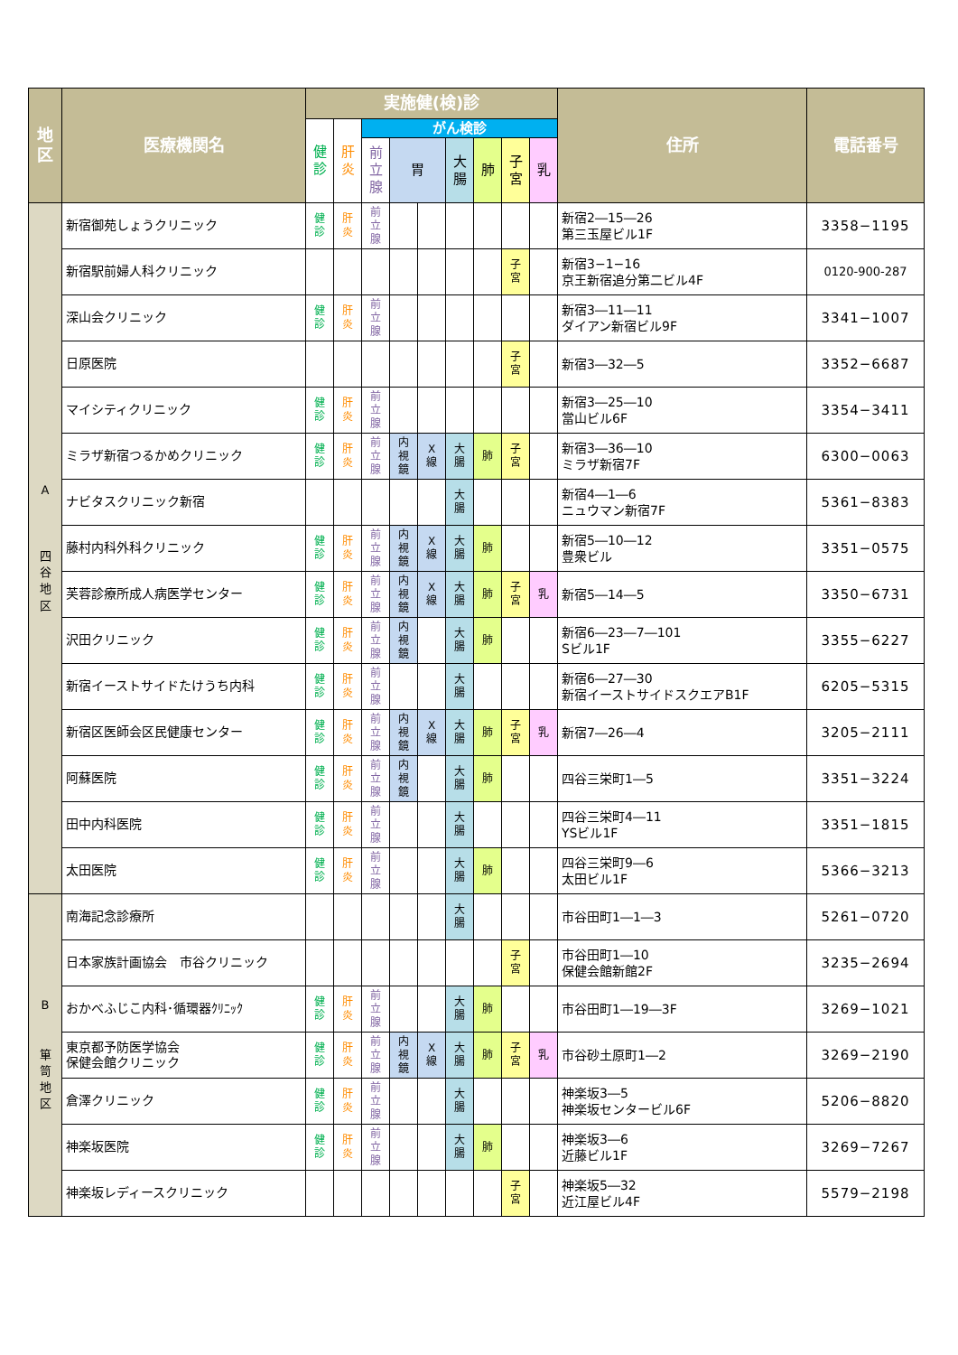| 地 区 | 医療機関名 | 実施健(検)診 | | | | | | | | | 住所 | 電話番号 |
| --- | --- | --- | --- | --- | --- | --- | --- | --- | --- | --- | --- | --- |
| | | 健 診 | 肝 炎 | がん検診 | | | | | | | | |
| | | | | 前 立 腺 | 胃 | | 大 腸 | 肺 | 子 宮 | 乳 | | |
| A 四 谷 地 区 | 新宿御苑しょうクリニック | 健 診 | 肝 炎 | 前 立 腺 | | | | | | | 新宿2―15―26 第三玉屋ビル1F | 3358−1195 |
| | 新宿駅前婦人科クリニック | | | | | | | | 子 宮 | | 新宿3−1−16 京王新宿追分第二ビル4F | 0120-900-287 |
| | 深山会クリニック | 健 診 | 肝 炎 | 前 立 腺 | | | | | | | 新宿3―11―11 ダイアン新宿ビル9F | 3341−1007 |
| | 日原医院 | | | | | | | | 子 宮 | | 新宿3―32―5 | 3352−6687 |
| | マイシティクリニック | 健 診 | 肝 炎 | 前 立 腺 | | | | | | | 新宿3―25―10 當山ビル6F | 3354−3411 |
| | ミラザ新宿つるかめクリニック | 健 診 | 肝 炎 | 前 立 腺 | 内 視 鏡 | X 線 | 大 腸 | 肺 | 子 宮 | | 新宿3―36―10 ミラザ新宿7F | 6300−0063 |
| | ナビタスクリニック新宿 | | | | | | 大 腸 | | | | 新宿4―1―6 ニュウマン新宿7F | 5361−8383 |
| | 藤村内科外科クリニック | 健 診 | 肝 炎 | 前 立 腺 | 内 視 鏡 | X 線 | 大 腸 | 肺 | | | 新宿5―10―12 豊衆ビル | 3351−0575 |
| | 芙蓉診療所成人病医学センター | 健 診 | 肝 炎 | 前 立 腺 | 内 視 鏡 | X 線 | 大 腸 | 肺 | 子 宮 | 乳 | 新宿5―14―5 | 3350−6731 |
| | 沢田クリニック | 健 診 | 肝 炎 | 前 立 腺 | 内 視 鏡 | | 大 腸 | 肺 | | | 新宿6―23―7―101 Sビル1F | 3355−6227 |
| | 新宿イーストサイドたけうち内科 | 健 診 | 肝 炎 | 前 立 腺 | | | 大 腸 | | | | 新宿6―27―30 新宿イーストサイドスクエアB1F | 6205−5315 |
| | 新宿区医師会区民健康センター | 健 診 | 肝 炎 | 前 立 腺 | 内 視 鏡 | X 線 | 大 腸 | 肺 | 子 宮 | 乳 | 新宿7―26―4 | 3205−2111 |
| | 阿蘇医院 | 健 診 | 肝 炎 | 前 立 腺 | 内 視 鏡 | | 大 腸 | 肺 | | | 四谷三栄町1―5 | 3351−3224 |
| | 田中内科医院 | 健 診 | 肝 炎 | 前 立 腺 | | | 大 腸 | | | | 四谷三栄町4―11 YSビル1F | 3351−1815 |
| | 太田医院 | 健 診 | 肝 炎 | 前 立 腺 | | | 大 腸 | 肺 | | | 四谷三栄町9―6 太田ビル1F | 5366−3213 |
| B 箪 笥 地 区 | 南海記念診療所 | | | | | | 大 腸 | | | | 市谷田町1―1―3 | 5261−0720 |
| | 日本家族計画協会 市谷クリニック | | | | | | | | 子 宮 | | 市谷田町1―10 保健会館新館2F | 3235−2694 |
| | おかべふじこ内科･循環器ｸﾘﾆｯｸ | 健 診 | 肝 炎 | 前 立 腺 | | | 大 腸 | 肺 | | | 市谷田町1―19―3F | 3269−1021 |
| | 東京都予防医学協会 保健会館クリニック | 健 診 | 肝 炎 | 前 立 腺 | 内 視 鏡 | X 線 | 大 腸 | 肺 | 子 宮 | 乳 | 市谷砂土原町1―2 | 3269−2190 |
| | 倉澤クリニック | 健 診 | 肝 炎 | 前 立 腺 | | | 大 腸 | | | | 神楽坂3―5 神楽坂センタービル6F | 5206−8820 |
| | 神楽坂医院 | 健 診 | 肝 炎 | 前 立 腺 | | | 大 腸 | 肺 | | | 神楽坂3―6 近藤ビル1F | 3269−7267 |
| | 神楽坂レディースクリニック | | | | | | | | 子 宮 | | 神楽坂5―32 近江屋ビル4F | 5579−2198 |